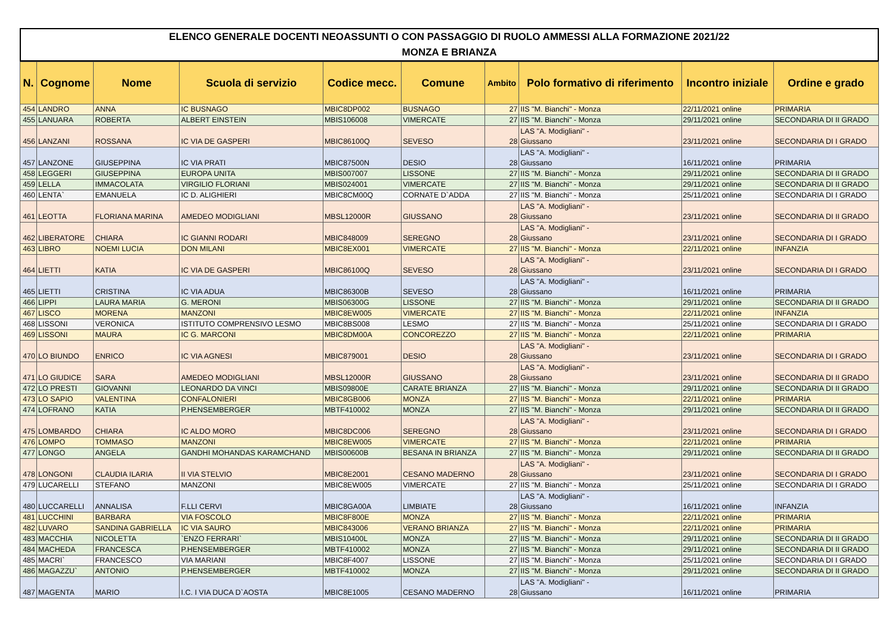ELENCO GENERALE DOCENTI NEOASSUNTI O CON PASSAGGIO DI RUOLO AMMESSI ALLA FORMAZIONE 2021/22
MONZA E BRIANZA
| N. | Cognome | Nome | Scuola di servizio | Codice mecc. | Comune | Ambito | Polo formativo di riferimento | Incontro iniziale | Ordine e grado |
| --- | --- | --- | --- | --- | --- | --- | --- | --- | --- |
| 454 | LANDRO | ANNA | IC BUSNAGO | MBIC8DP002 | BUSNAGO | 27 | IIS "M. Bianchi" - Monza | 22/11/2021 online | PRIMARIA |
| 455 | LANUARA | ROBERTA | ALBERT EINSTEIN | MBIS106008 | VIMERCATE | 27 | IIS "M. Bianchi" - Monza | 29/11/2021 online | SECONDARIA DI II GRADO |
| 456 | LANZANI | ROSSANA | IC VIA DE GASPERI | MBIC86100Q | SEVESO | 28 | LAS "A. Modigliani" - Giussano | 23/11/2021 online | SECONDARIA DI I GRADO |
| 457 | LANZONE | GIUSEPPINA | IC VIA PRATI | MBIC87500N | DESIO | 28 | LAS "A. Modigliani" - Giussano | 16/11/2021 online | PRIMARIA |
| 458 | LEGGERI | GIUSEPPINA | EUROPA UNITA | MBIS007007 | LISSONE | 27 | IIS "M. Bianchi" - Monza | 29/11/2021 online | SECONDARIA DI II GRADO |
| 459 | LELLA | IMMACOLATA | VIRGILIO FLORIANI | MBIS024001 | VIMERCATE | 27 | IIS "M. Bianchi" - Monza | 29/11/2021 online | SECONDARIA DI II GRADO |
| 460 | LENTA` | EMANUELA | IC D. ALIGHIERI | MBIC8CM00Q | CORNATE D`ADDA | 27 | IIS "M. Bianchi" - Monza | 25/11/2021 online | SECONDARIA DI I GRADO |
| 461 | LEOTTA | FLORIANA MARINA | AMEDEO MODIGLIANI | MBSL12000R | GIUSSANO | 28 | LAS "A. Modigliani" - Giussano | 23/11/2021 online | SECONDARIA DI II GRADO |
| 462 | LIBERATORE | CHIARA | IC GIANNI RODARI | MBIC848009 | SEREGNO | 28 | LAS "A. Modigliani" - Giussano | 23/11/2021 online | SECONDARIA DI I GRADO |
| 463 | LIBRO | NOEMI LUCIA | DON MILANI | MBIC8EX001 | VIMERCATE | 27 | IIS "M. Bianchi" - Monza | 22/11/2021 online | INFANZIA |
| 464 | LIETTI | KATIA | IC VIA DE GASPERI | MBIC86100Q | SEVESO | 28 | LAS "A. Modigliani" - Giussano | 23/11/2021 online | SECONDARIA DI I GRADO |
| 465 | LIETTI | CRISTINA | IC VIA ADUA | MBIC86300B | SEVESO | 28 | LAS "A. Modigliani" - Giussano | 16/11/2021 online | PRIMARIA |
| 466 | LIPPI | LAURA MARIA | G. MERONI | MBIS06300G | LISSONE | 27 | IIS "M. Bianchi" - Monza | 29/11/2021 online | SECONDARIA DI II GRADO |
| 467 | LISCO | MORENA | MANZONI | MBIC8EW005 | VIMERCATE | 27 | IIS "M. Bianchi" - Monza | 22/11/2021 online | INFANZIA |
| 468 | LISSONI | VERONICA | ISTITUTO COMPRENSIVO LESMO | MBIC8BS008 | LESMO | 27 | IIS "M. Bianchi" - Monza | 25/11/2021 online | SECONDARIA DI I GRADO |
| 469 | LISSONI | MAURA | IC G. MARCONI | MBIC8DM00A | CONCOREZZO | 27 | IIS "M. Bianchi" - Monza | 22/11/2021 online | PRIMARIA |
| 470 | LO BIUNDO | ENRICO | IC VIA AGNESI | MBIC879001 | DESIO | 28 | LAS "A. Modigliani" - Giussano | 23/11/2021 online | SECONDARIA DI I GRADO |
| 471 | LO GIUDICE | SARA | AMEDEO MODIGLIANI | MBSL12000R | GIUSSANO | 28 | LAS "A. Modigliani" - Giussano | 23/11/2021 online | SECONDARIA DI II GRADO |
| 472 | LO PRESTI | GIOVANNI | LEONARDO DA VINCI | MBIS09800E | CARATE BRIANZA | 27 | IIS "M. Bianchi" - Monza | 29/11/2021 online | SECONDARIA DI II GRADO |
| 473 | LO SAPIO | VALENTINA | CONFALONIERI | MBIC8GB006 | MONZA | 27 | IIS "M. Bianchi" - Monza | 22/11/2021 online | PRIMARIA |
| 474 | LOFRANO | KATIA | P.HENSEMBERGER | MBTF410002 | MONZA | 27 | IIS "M. Bianchi" - Monza | 29/11/2021 online | SECONDARIA DI II GRADO |
| 475 | LOMBARDO | CHIARA | IC ALDO MORO | MBIC8DC006 | SEREGNO | 28 | LAS "A. Modigliani" - Giussano | 23/11/2021 online | SECONDARIA DI I GRADO |
| 476 | LOMPO | TOMMASO | MANZONI | MBIC8EW005 | VIMERCATE | 27 | IIS "M. Bianchi" - Monza | 22/11/2021 online | PRIMARIA |
| 477 | LONGO | ANGELA | GANDHI MOHANDAS KARAMCHAND | MBIS00600B | BESANA IN BRIANZA | 27 | IIS "M. Bianchi" - Monza | 29/11/2021 online | SECONDARIA DI II GRADO |
| 478 | LONGONI | CLAUDIA ILARIA | II VIA STELVIO | MBIC8E2001 | CESANO MADERNO | 28 | LAS "A. Modigliani" - Giussano | 23/11/2021 online | SECONDARIA DI I GRADO |
| 479 | LUCARELLI | STEFANO | MANZONI | MBIC8EW005 | VIMERCATE | 27 | IIS "M. Bianchi" - Monza | 25/11/2021 online | SECONDARIA DI I GRADO |
| 480 | LUCCARELLI | ANNALISA | F.LLI CERVI | MBIC8GA00A | LIMBIATE | 28 | LAS "A. Modigliani" - Giussano | 16/11/2021 online | INFANZIA |
| 481 | LUCCHINI | BARBARA | VIA FOSCOLO | MBIC8F800E | MONZA | 27 | IIS "M. Bianchi" - Monza | 22/11/2021 online | PRIMARIA |
| 482 | LUVARO | SANDINA GABRIELLA | IC VIA SAURO | MBIC843006 | VERANO BRIANZA | 27 | IIS "M. Bianchi" - Monza | 22/11/2021 online | PRIMARIA |
| 483 | MACCHIA | NICOLETTA | `ENZO FERRARI` | MBIS10400L | MONZA | 27 | IIS "M. Bianchi" - Monza | 29/11/2021 online | SECONDARIA DI II GRADO |
| 484 | MACHEDA | FRANCESCA | P.HENSEMBERGER | MBTF410002 | MONZA | 27 | IIS "M. Bianchi" - Monza | 29/11/2021 online | SECONDARIA DI II GRADO |
| 485 | MACRI` | FRANCESCO | VIA MARIANI | MBIC8F4007 | LISSONE | 27 | IIS "M. Bianchi" - Monza | 25/11/2021 online | SECONDARIA DI I GRADO |
| 486 | MAGAZZU` | ANTONIO | P.HENSEMBERGER | MBTF410002 | MONZA | 27 | IIS "M. Bianchi" - Monza | 29/11/2021 online | SECONDARIA DI II GRADO |
| 487 | MAGENTA | MARIO | I.C. I VIA DUCA D`AOSTA | MBIC8E1005 | CESANO MADERNO | 28 | LAS "A. Modigliani" - Giussano | 16/11/2021 online | PRIMARIA |